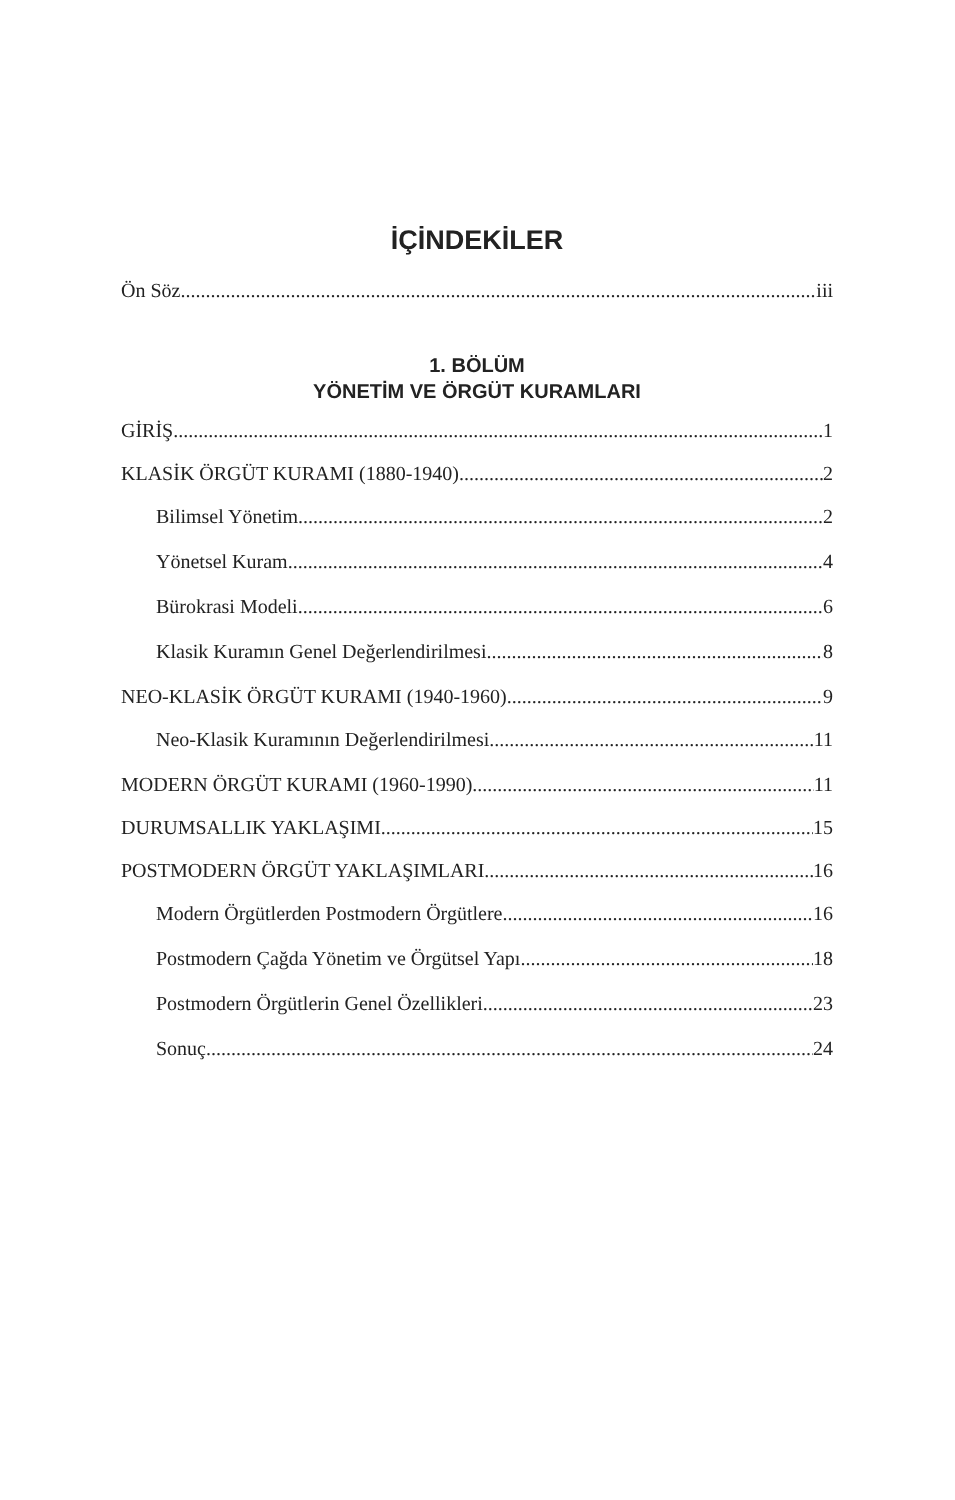İÇİNDEKİLER
Ön Söz iii
1. BÖLÜM
YÖNETİM VE ÖRGÜT KURAMLARI
GİRİŞ 1
KLASİK ÖRGÜT KURAMI (1880-1940) 2
Bilimsel Yönetim 2
Yönetsel Kuram 4
Bürokrasi Modeli 6
Klasik Kuramın Genel Değerlendirilmesi 8
NEO-KLASİK ÖRGÜT KURAMI (1940-1960) 9
Neo-Klasik Kuramının Değerlendirilmesi 11
MODERN ÖRGÜT KURAMI (1960-1990) 11
DURUMSALLIK YAKLAŞIMI 15
POSTMODERN ÖRGÜT YAKLAŞIMLARI 16
Modern Örgütlerden Postmodern Örgütlere 16
Postmodern Çağda Yönetim ve Örgütsel Yapı 18
Postmodern Örgütlerin Genel Özellikleri 23
Sonuç 24